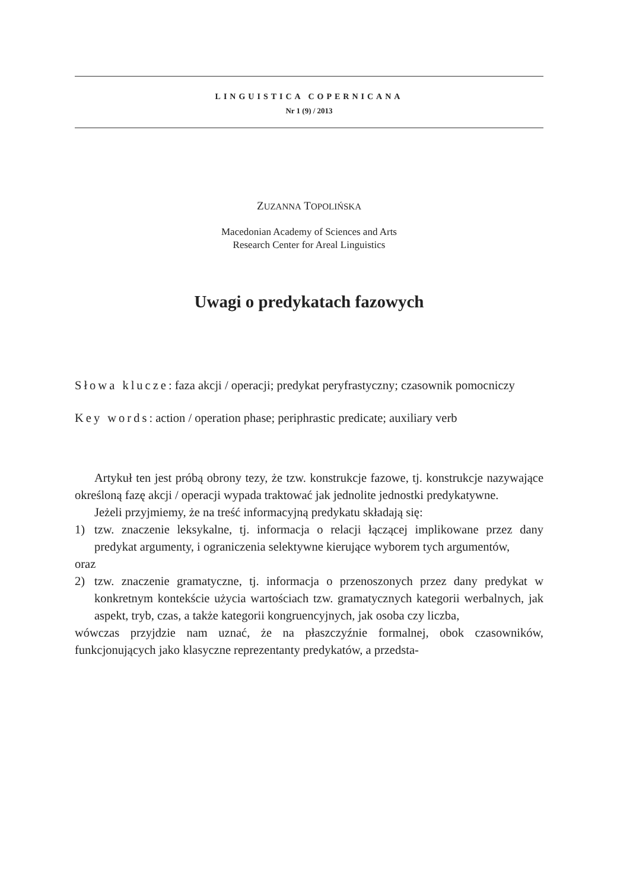LINGUISTICA COPERNICANA
Nr 1 (9) / 2013
ZUZANNA TOPOLIŃSKA
Macedonian Academy of Sciences and Arts
Research Center for Areal Linguistics
Uwagi o predykatach fazowych
Słowa klucze: faza akcji / operacji; predykat peryfrastyczny; czasownik pomocniczy
Key words: action / operation phase; periphrastic predicate; auxiliary verb
Artykuł ten jest próbą obrony tezy, że tzw. konstrukcje fazowe, tj. konstrukcje nazywające określoną fazę akcji / operacji wypada traktować jak jednolite jednostki predykatywne.
Jeżeli przyjmiemy, że na treść informacyjną predykatu składają się:
1) tzw. znaczenie leksykalne, tj. informacja o relacji łączącej implikowane przez dany predykat argumenty, i ograniczenia selektywne kierujące wyborem tych argumentów,
oraz
2) tzw. znaczenie gramatyczne, tj. informacja o przenoszonych przez dany predykat w konkretnym kontekście użycia wartościach tzw. gramatycznych kategorii werbalnych, jak aspekt, tryb, czas, a także kategorii kongruencyjnych, jak osoba czy liczba,
wówczas przyjdzie nam uznać, że na płaszczyźnie formalnej, obok czasowników, funkcjonujących jako klasyczne reprezentanty predykatów, a przedsta-